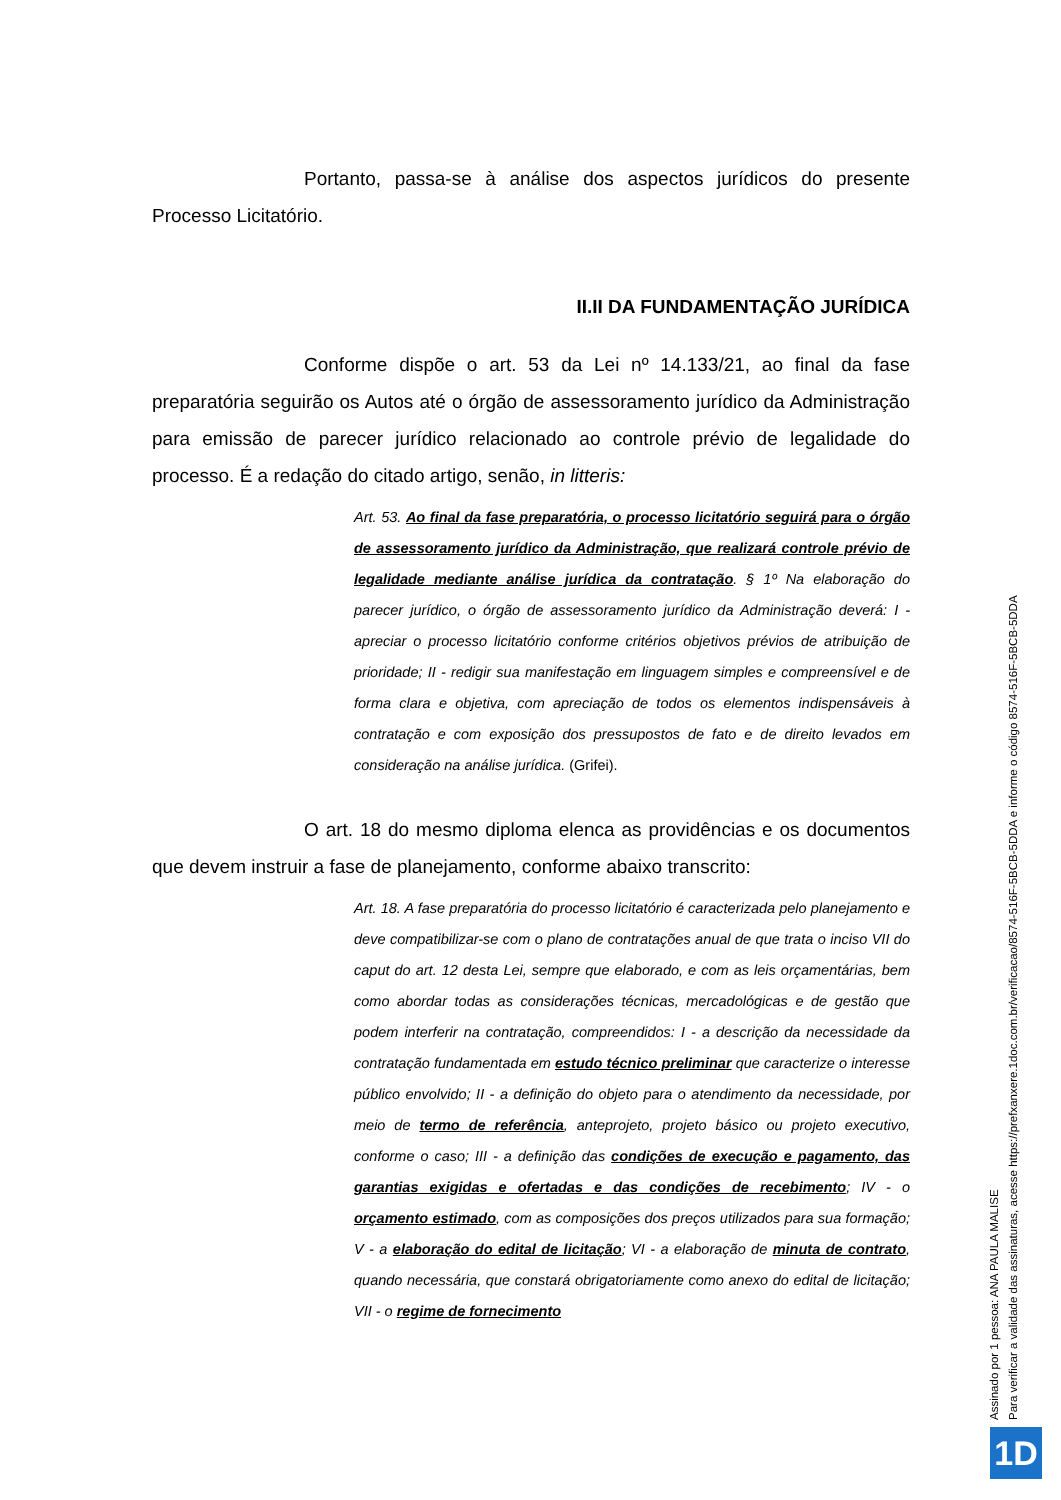Portanto, passa-se à análise dos aspectos jurídicos do presente Processo Licitatório.
II.II DA FUNDAMENTAÇÃO JURÍDICA
Conforme dispõe o art. 53 da Lei nº 14.133/21, ao final da fase preparatória seguirão os Autos até o órgão de assessoramento jurídico da Administração para emissão de parecer jurídico relacionado ao controle prévio de legalidade do processo. É a redação do citado artigo, senão, in litteris:
Art. 53. Ao final da fase preparatória, o processo licitatório seguirá para o órgão de assessoramento jurídico da Administração, que realizará controle prévio de legalidade mediante análise jurídica da contratação. § 1º Na elaboração do parecer jurídico, o órgão de assessoramento jurídico da Administração deverá: I - apreciar o processo licitatório conforme critérios objetivos prévios de atribuição de prioridade; II - redigir sua manifestação em linguagem simples e compreensível e de forma clara e objetiva, com apreciação de todos os elementos indispensáveis à contratação e com exposição dos pressupostos de fato e de direito levados em consideração na análise jurídica. (Grifei).
O art. 18 do mesmo diploma elenca as providências e os documentos que devem instruir a fase de planejamento, conforme abaixo transcrito:
Art. 18. A fase preparatória do processo licitatório é caracterizada pelo planejamento e deve compatibilizar-se com o plano de contratações anual de que trata o inciso VII do caput do art. 12 desta Lei, sempre que elaborado, e com as leis orçamentárias, bem como abordar todas as considerações técnicas, mercadológicas e de gestão que podem interferir na contratação, compreendidos: I - a descrição da necessidade da contratação fundamentada em estudo técnico preliminar que caracterize o interesse público envolvido; II - a definição do objeto para o atendimento da necessidade, por meio de termo de referência, anteprojeto, projeto básico ou projeto executivo, conforme o caso; III - a definição das condições de execução e pagamento, das garantias exigidas e ofertadas e das condições de recebimento; IV - o orçamento estimado, com as composições dos preços utilizados para sua formação; V - a elaboração do edital de licitação; VI - a elaboração de minuta de contrato, quando necessária, que constará obrigatoriamente como anexo do edital de licitação; VII - o regime de fornecimento
Assinado por 1 pessoa: ANA PAULA MALISE
Para verificar a validade das assinaturas, acesse https://prefxanxere.1doc.com.br/verificacao/8574-516F-5BCB-5DDA e informe o código 8574-516F-5BCB-5DDA
1D